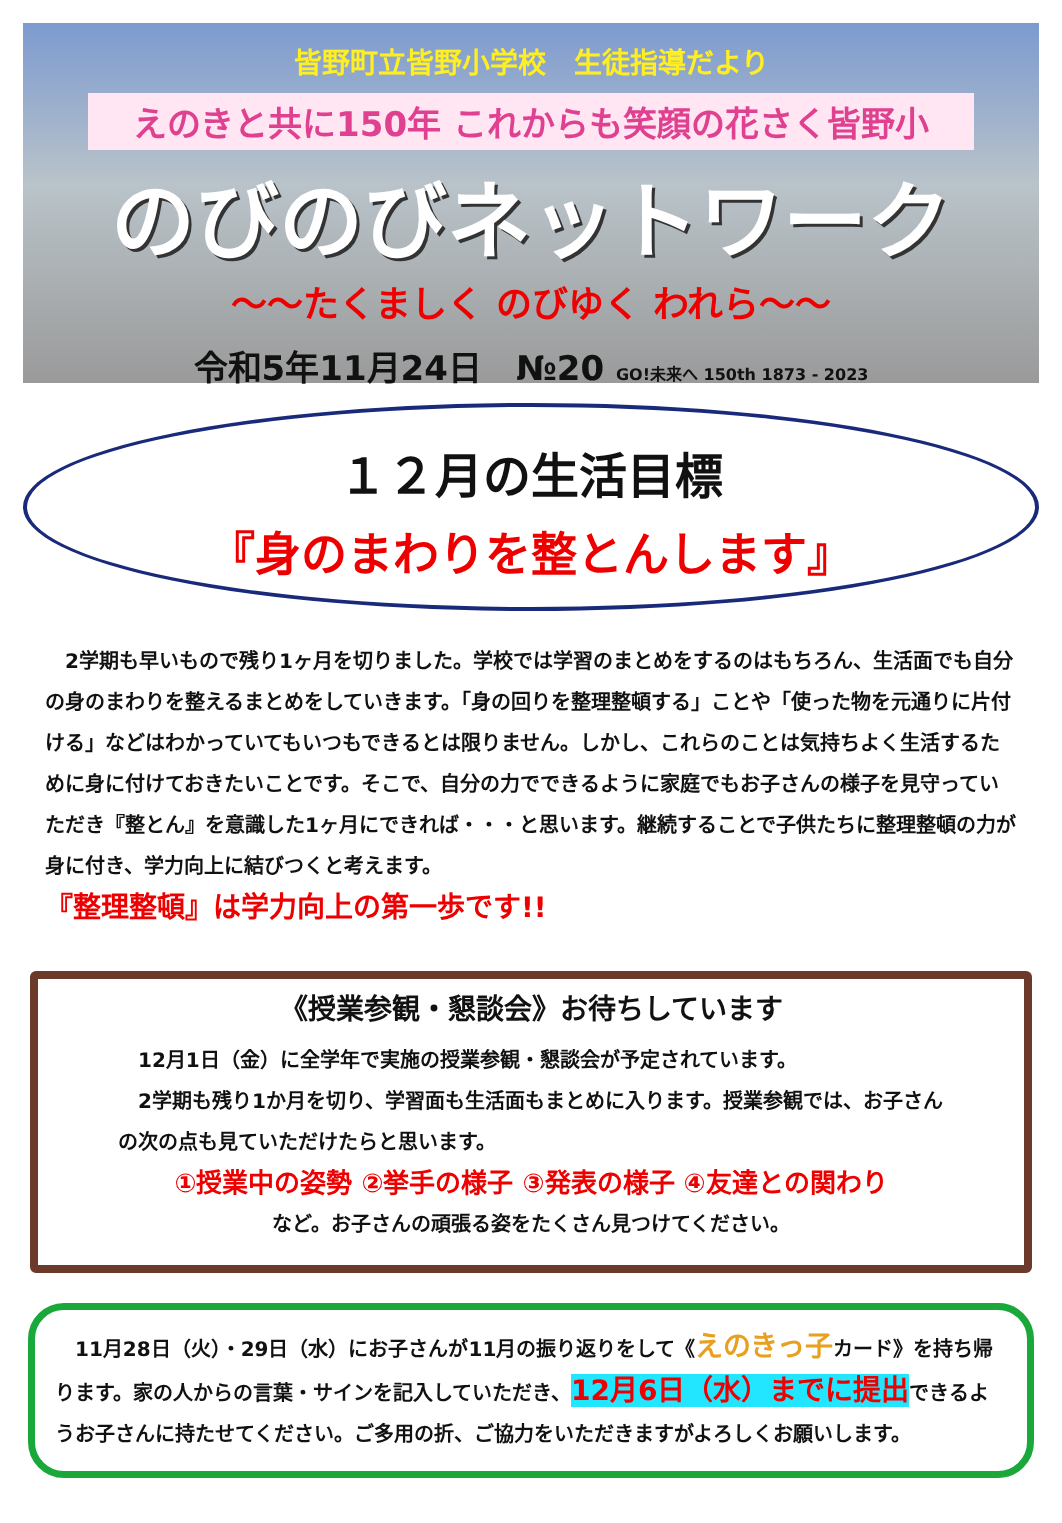皆野町立皆野小学校　生徒指導だより
えのきと共に150年 これからも笑顔の花さく皆野小
のびのびネットワーク
～～たくましく のびゆく われら～～
令和5年11月24日　№20 GO!未来へ 150th 1873 - 2023
１２月の生活目標
『身のまわりを整とんします』
　2学期も早いもので残り1ヶ月を切りました。学校では学習のまとめをするのはもちろん、生活面でも自分の身のまわりを整えるまとめをしていきます。「身の回りを整理整頓する」ことや「使った物を元通りに片付ける」などはわかっていてもいつもできるとは限りません。しかし、これらのことは気持ちよく生活するために身に付けておきたいことです。そこで、自分の力でできるように家庭でもお子さんの様子を見守っていただき『整とん』を意識した1ヶ月にできれば・・・と思います。継続することで子供たちに整理整頓の力が身に付き、学力向上に結びつくと考えます。
『整理整頓』は学力向上の第一歩です!!
《授業参観・懇談会》お待ちしています
　12月1日（金）に全学年で実施の授業参観・懇談会が予定されています。
　2学期も残り1か月を切り、学習面も生活面もまとめに入ります。授業参観では、お子さんの次の点も見ていただけたらと思います。
①授業中の姿勢 ②挙手の様子 ③発表の様子 ④友達との関わり
など。お子さんの頑張る姿をたくさん見つけてください。
　11月28日（火）・29日（水）にお子さんが11月の振り返りをして《えのきっ子カード》を持ち帰ります。家の人からの言葉・サインを記入していただき、12月6日（水）までに提出できるようお子さんに持たせてください。ご多用の折、ご協力をいただきますがよろしくお願いします。